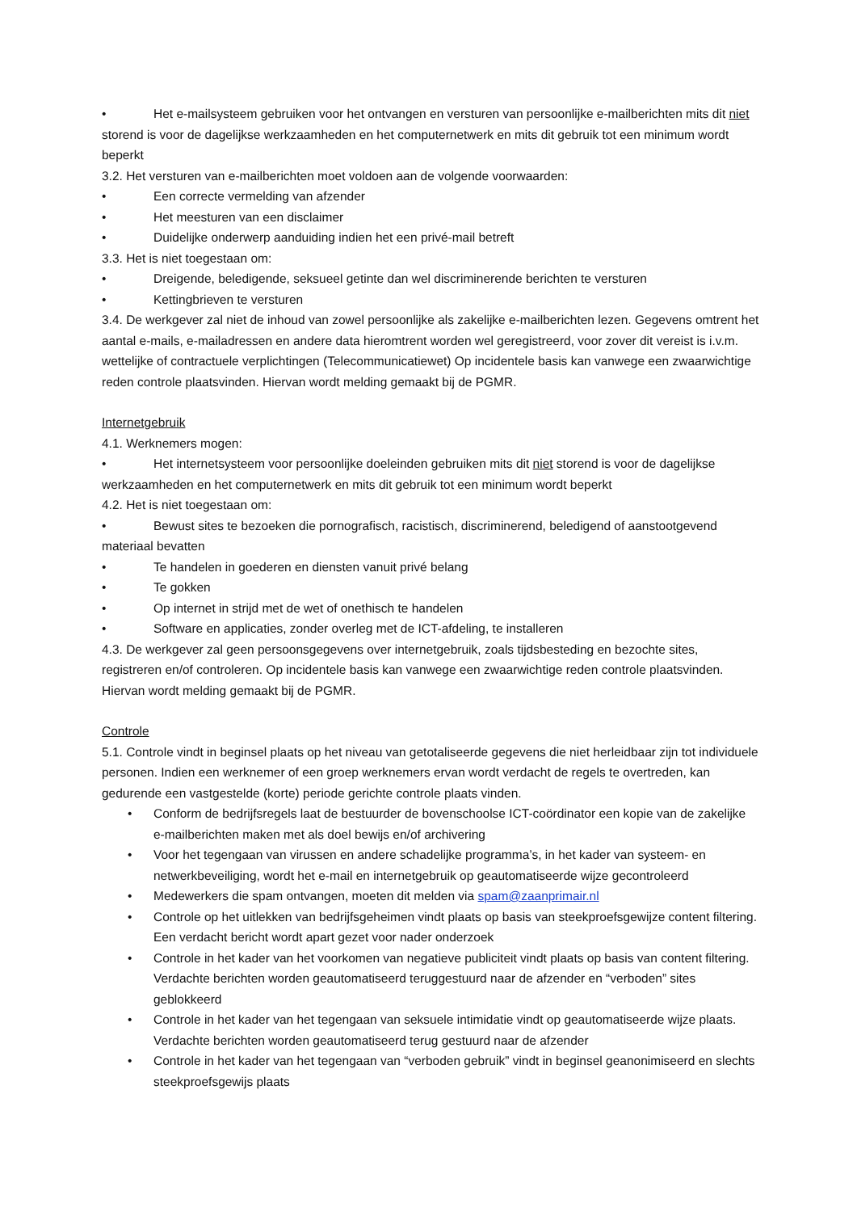• Het e-mailsysteem gebruiken voor het ontvangen en versturen van persoonlijke e-mailberichten mits dit niet storend is voor de dagelijkse werkzaamheden en het computernetwerk en mits dit gebruik tot een minimum wordt beperkt
3.2. Het versturen van e-mailberichten moet voldoen aan de volgende voorwaarden:
• Een correcte vermelding van afzender
• Het meesturen van een disclaimer
• Duidelijke onderwerp aanduiding indien het een privé-mail betreft
3.3. Het is niet toegestaan om:
• Dreigende, beledigende, seksueel getinte dan wel discriminerende berichten te versturen
• Kettingbrieven te versturen
3.4. De werkgever zal niet de inhoud van zowel persoonlijke als zakelijke e-mailberichten lezen. Gegevens omtrent het aantal e-mails, e-mailadressen en andere data hieromtrent worden wel geregistreerd, voor zover dit vereist is i.v.m. wettelijke of contractuele verplichtingen (Telecommunicatiewet) Op incidentele basis kan vanwege een zwaarwichtige reden controle plaatsvinden. Hiervan wordt melding gemaakt bij de PGMR.
Internetgebruik
4.1. Werknemers mogen:
• Het internetsysteem voor persoonlijke doeleinden gebruiken mits dit niet storend is voor de dagelijkse werkzaamheden en het computernetwerk en mits dit gebruik tot een minimum wordt beperkt
4.2. Het is niet toegestaan om:
• Bewust sites te bezoeken die pornografisch, racistisch, discriminerend, beledigend of aanstootgevend materiaal bevatten
• Te handelen in goederen en diensten vanuit privé belang
• Te gokken
• Op internet in strijd met de wet of onethisch te handelen
• Software en applicaties, zonder overleg met de ICT-afdeling, te installeren
4.3. De werkgever zal geen persoonsgegevens over internetgebruik, zoals tijdsbesteding en bezochte sites, registreren en/of controleren. Op incidentele basis kan vanwege een zwaarwichtige reden controle plaatsvinden. Hiervan wordt melding gemaakt bij de PGMR.
Controle
5.1. Controle vindt in beginsel plaats op het niveau van getotaliseerde gegevens die niet herleidbaar zijn tot individuele personen. Indien een werknemer of een groep werknemers ervan wordt verdacht de regels te overtreden, kan gedurende een vastgestelde (korte) periode gerichte controle plaats vinden.
• Conform de bedrijfsregels laat de bestuurder de bovenschoolse ICT-coördinator een kopie van de zakelijke e-mailberichten maken met als doel bewijs en/of archivering
• Voor het tegengaan van virussen en andere schadelijke programma’s, in het kader van systeem- en netwerkbeveiliging, wordt het e-mail en internetgebruik op geautomatiseerde wijze gecontroleerd
• Medewerkers die spam ontvangen, moeten dit melden via spam@zaanprimair.nl
• Controle op het uitlekken van bedrijfsgeheimen vindt plaats op basis van steekproefsgewijze content filtering. Een verdacht bericht wordt apart gezet voor nader onderzoek
• Controle in het kader van het voorkomen van negatieve publiciteit vindt plaats op basis van content filtering. Verdachte berichten worden geautomatiseerd teruggestuurd naar de afzender en “verboden” sites geblokkeerd
• Controle in het kader van het tegengaan van seksuele intimidatie vindt op geautomatiseerde wijze plaats. Verdachte berichten worden geautomatiseerd terug gestuurd naar de afzender
• Controle in het kader van het tegengaan van “verboden gebruik” vindt in beginsel geanonimiseerd en slechts steekproefsgewijs plaats